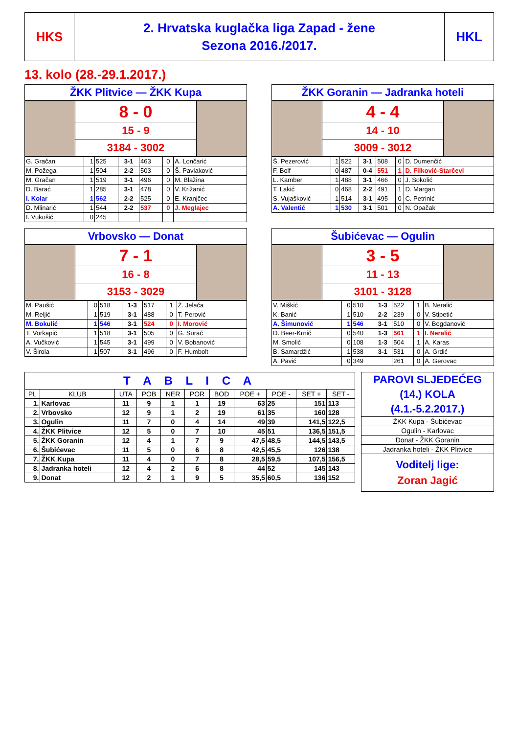| HKS | 2. Hrvatska kuglačka liga Zapad - žene Sezona 2016./2017. | HKL |
13. kolo (28.-29.1.2017.)
| ŽKK Plitvice — ŽKK Kupa |
| | 8 - 0 | |
| | 15 - 9 | |
| | 3184 - 3002 | |
| G. Gračan | 1 | 525 | 3-1 | 463 | 0 | A. Lončarić |
| M. Požega | 1 | 504 | 2-2 | 503 | 0 | Š. Pavlaković |
| M. Gračan | 1 | 519 | 3-1 | 496 | 0 | M. Blažina |
| D. Barać | 1 | 285 | 3-1 | 478 | 0 | V. Križanić |
| I. Kolar | 1 | 562 | 2-2 | 525 | 0 | E. Kranjčec |
| D. Mlinarić | 1 | 544 | 2-2 | 537 | 0 | J. Meglajec |
| I. Vukošić | 0 | 245 | | | | |
| ŽKK Goranin — Jadranka hoteli |
| | 4 - 4 | |
| | 14 - 10 | |
| | 3009 - 3012 | |
| Š. Pezerović | 1 | 522 | 3-1 | 508 | 0 | D. Dumenčić |
| F. Bolf | 0 | 487 | 0-4 | 551 | 1 | D. Filković-Starčevi |
| L. Kamber | 1 | 488 | 3-1 | 466 | 0 | J. Sokolić |
| T. Lakić | 0 | 468 | 2-2 | 491 | 1 | D. Margan |
| S. Vujašković | 1 | 514 | 3-1 | 495 | 0 | C. Petrinić |
| A. Valentić | 1 | 530 | 3-1 | 501 | 0 | N. Opačak |
| Vrbovsko — Donat |
| | 7 - 1 | |
| | 16 - 8 | |
| | 3153 - 3029 | |
| M. Paušić | 0 | 518 | 1-3 | 517 | 1 | Ž. Jelača |
| M. Reljić | 1 | 519 | 3-1 | 488 | 0 | T. Perović |
| M. Bokulić | 1 | 546 | 3-1 | 524 | 0 | I. Morović |
| T. Vorkapić | 1 | 518 | 3-1 | 505 | 0 | G. Surać |
| A. Vučković | 1 | 545 | 3-1 | 499 | 0 | V. Bobanović |
| V. Širola | 1 | 507 | 3-1 | 496 | 0 | F. Humbolt |
| Šubićevac — Ogulin |
| | 3 - 5 | |
| | 11 - 13 | |
| | 3101 - 3128 | |
| V. Miškić | 0 | 510 | 1-3 | 522 | 1 | B. Neralić |
| K. Banić | 1 | 510 | 2-2 | 239 | 0 | V. Stipetić |
| A. Šimunović | 1 | 546 | 3-1 | 510 | 0 | V. Bogdanović |
| D. Beer-Krnić | 0 | 540 | 1-3 | 561 | 1 | I. Neralić |
| M. Smolić | 0 | 108 | 1-3 | 504 | 1 | A. Karas |
| B. Samardžić | 1 | 538 | 3-1 | 531 | 0 | A. Grdić |
| A. Pavić | 0 | 349 | | 261 | 0 | A. Gerovac |
| T A B L I C A | | | | | | | | | | |
| PL | KLUB | UTA | POB | NER | POR | BOD | POE + | POE - | SET + | SET - |
| 1. | Karlovac | 11 | 9 | 1 | 1 | 19 | 63 | 25 | 151 | 113 |
| 2. | Vrbovsko | 12 | 9 | 1 | 2 | 19 | 61 | 35 | 160 | 128 |
| 3. | Ogulin | 11 | 7 | 0 | 4 | 14 | 49 | 39 | 141,5 | 122,5 |
| 4. | ŽKK Plitvice | 12 | 5 | 0 | 7 | 10 | 45 | 51 | 136,5 | 151,5 |
| 5. | ŽKK Goranin | 12 | 4 | 1 | 7 | 9 | 47,5 | 48,5 | 144,5 | 143,5 |
| 6. | Šubićevac | 11 | 5 | 0 | 6 | 8 | 42,5 | 45,5 | 126 | 138 |
| 7. | ŽKK Kupa | 11 | 4 | 0 | 7 | 8 | 28,5 | 59,5 | 107,5 | 156,5 |
| 8. | Jadranka hoteli | 12 | 4 | 2 | 6 | 8 | 44 | 52 | 145 | 143 |
| 9. | Donat | 12 | 2 | 1 | 9 | 5 | 35,5 | 60,5 | 136 | 152 |
| PAROVI SLJEDEĆEG (14.) KOLA (4.1.-5.2.2017.) |
| ŽKK Kupa - Šubićevac |
| Ogulin - Karlovac |
| Donat - ŽKK Goranin |
| Jadranka hoteli - ŽKK Plitvice |
| Voditelj lige: Zoran Jagić |